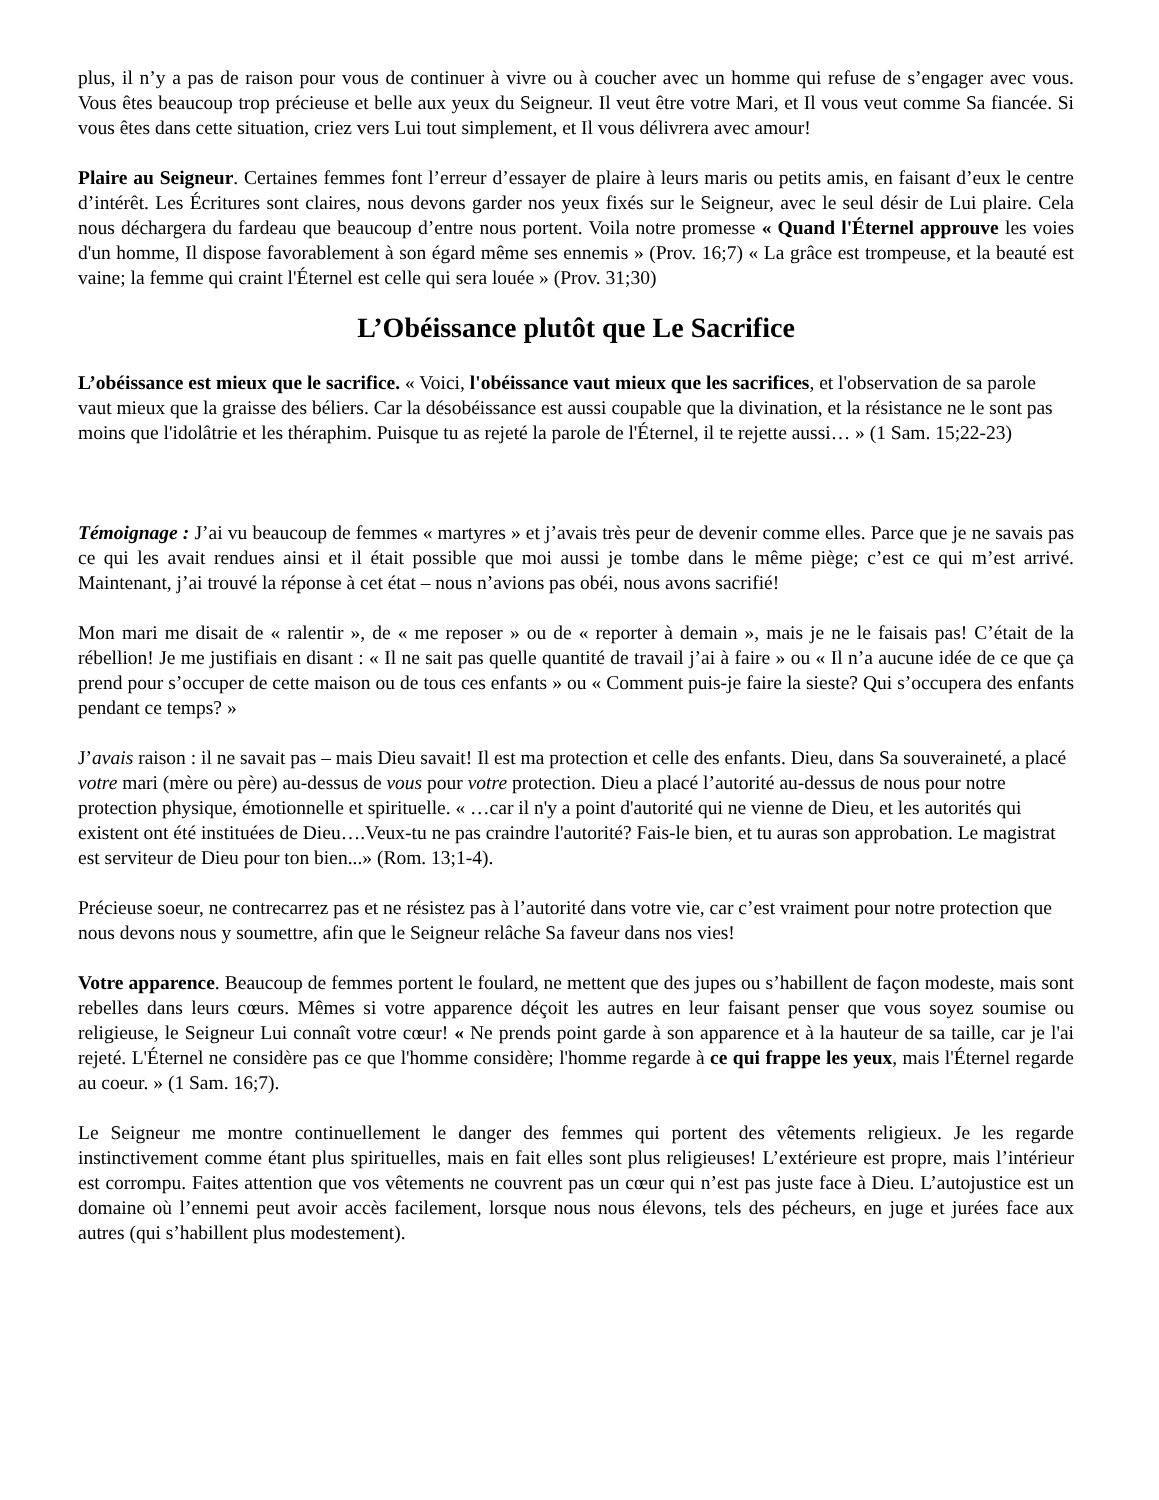plus, il n’y a pas de raison pour vous de continuer à vivre ou à coucher avec un homme qui refuse de s’engager avec vous. Vous êtes beaucoup trop précieuse et belle aux yeux du Seigneur. Il veut être votre Mari, et Il vous veut comme Sa fiancée. Si vous êtes dans cette situation, criez vers Lui tout simplement, et Il vous délivrera avec amour!
Plaire au Seigneur. Certaines femmes font l’erreur d’essayer de plaire à leurs maris ou petits amis, en faisant d’eux le centre d’intérêt. Les Écritures sont claires, nous devons garder nos yeux fixés sur le Seigneur, avec le seul désir de Lui plaire. Cela nous déchargera du fardeau que beaucoup d’entre nous portent. Voila notre promesse « Quand l'Éternel approuve les voies d'un homme, Il dispose favorablement à son égard même ses ennemis » (Prov. 16;7) « La grâce est trompeuse, et la beauté est vaine; la femme qui craint l'Éternel est celle qui sera louée » (Prov. 31;30)
L’Obéissance plutôt que Le Sacrifice
L’obéissance est mieux que le sacrifice. « Voici, l'obéissance vaut mieux que les sacrifices, et l'observation de sa parole vaut mieux que la graisse des béliers. Car la désobéissance est aussi coupable que la divination, et la résistance ne le sont pas moins que l'idolâtrie et les théraphim. Puisque tu as rejeté la parole de l'Éternel, il te rejette aussi… » (1 Sam. 15;22-23)
Témoignage : J’ai vu beaucoup de femmes « martyres » et j’avais très peur de devenir comme elles. Parce que je ne savais pas ce qui les avait rendues ainsi et il était possible que moi aussi je tombe dans le même piège; c’est ce qui m’est arrivé. Maintenant, j’ai trouvé la réponse à cet état – nous n’avions pas obéi, nous avons sacrifié!
Mon mari me disait de « ralentir », de « me reposer » ou de « reporter à demain », mais je ne le faisais pas! C’était de la rébellion! Je me justifiais en disant : « Il ne sait pas quelle quantité de travail j’ai à faire » ou « Il n’a aucune idée de ce que ça prend pour s’occuper de cette maison ou de tous ces enfants » ou « Comment puis-je faire la sieste? Qui s’occupera des enfants pendant ce temps? »
J’avais raison : il ne savait pas – mais Dieu savait! Il est ma protection et celle des enfants. Dieu, dans Sa souveraineté, a placé votre mari (mère ou père) au-dessus de vous pour votre protection. Dieu a placé l’autorité au-dessus de nous pour notre protection physique, émotionnelle et spirituelle. « …car il n'y a point d'autorité qui ne vienne de Dieu, et les autorités qui existent ont été instituées de Dieu….Veux-tu ne pas craindre l'autorité? Fais-le bien, et tu auras son approbation. Le magistrat est serviteur de Dieu pour ton bien...» (Rom. 13;1-4).
Précieuse soeur, ne contrecarrez pas et ne résistez pas à l’autorité dans votre vie, car c’est vraiment pour notre protection que nous devons nous y soumettre, afin que le Seigneur relâche Sa faveur dans nos vies!
Votre apparence. Beaucoup de femmes portent le foulard, ne mettent que des jupes ou s’habillent de façon modeste, mais sont rebelles dans leurs cœurs. Mêmes si votre apparence déçoit les autres en leur faisant penser que vous soyez soumise ou religieuse, le Seigneur Lui connaît votre cœur! « Ne prends point garde à son apparence et à la hauteur de sa taille, car je l'ai rejeté. L'Éternel ne considère pas ce que l'homme considère; l'homme regarde à ce qui frappe les yeux, mais l'Éternel regarde au coeur. » (1 Sam. 16;7).
Le Seigneur me montre continuellement le danger des femmes qui portent des vêtements religieux. Je les regarde instinctivement comme étant plus spirituelles, mais en fait elles sont plus religieuses! L’extérieure est propre, mais l’intérieur est corrompu. Faites attention que vos vêtements ne couvrent pas un cœur qui n’est pas juste face à Dieu. L’autojustice est un domaine où l’ennemi peut avoir accès facilement, lorsque nous nous élevons, tels des pécheurs, en juge et jurées face aux autres (qui s’habillent plus modestement).